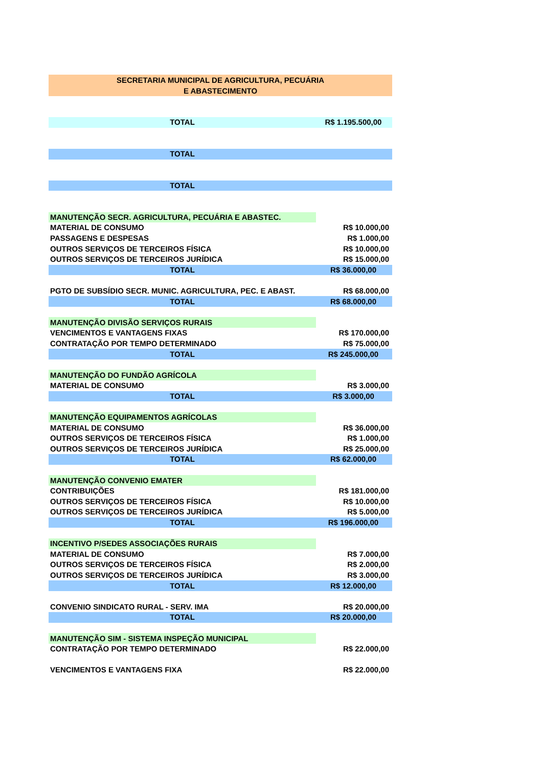| SECRETARIA MUNICIPAL DE AGRICULTURA, PECUÁRIA | |
| E ABASTECIMENTO | |
| TOTAL | R$ 1.195.500,00 |
| TOTAL | |
| TOTAL | |
| MANUTENÇÃO SECR. AGRICULTURA, PECUÁRIA E ABASTEC. | |
| MATERIAL DE CONSUMO | R$ 10.000,00 |
| PASSAGENS E DESPESAS | R$ 1.000,00 |
| OUTROS SERVIÇOS DE TERCEIROS FÍSICA | R$ 10.000,00 |
| OUTROS SERVIÇOS DE TERCEIROS JURÍDICA | R$ 15.000,00 |
| TOTAL | R$ 36.000,00 |
| PGTO DE SUBSÍDIO SECR. MUNIC. AGRICULTURA, PEC. E ABAST. | R$ 68.000,00 |
| TOTAL | R$ 68.000,00 |
| MANUTENÇÃO DIVISÃO SERVIÇOS RURAIS | |
| VENCIMENTOS E VANTAGENS FIXAS | R$ 170.000,00 |
| CONTRATAÇÃO POR TEMPO DETERMINADO | R$ 75.000,00 |
| TOTAL | R$ 245.000,00 |
| MANUTENÇÃO DO FUNDÃO AGRÍCOLA | |
| MATERIAL DE CONSUMO | R$ 3.000,00 |
| TOTAL | R$ 3.000,00 |
| MANUTENÇÃO EQUIPAMENTOS AGRÍCOLAS | |
| MATERIAL DE CONSUMO | R$ 36.000,00 |
| OUTROS SERVIÇOS DE TERCEIROS FÍSICA | R$ 1.000,00 |
| OUTROS SERVIÇOS DE TERCEIROS JURÍDICA | R$ 25.000,00 |
| TOTAL | R$ 62.000,00 |
| MANUTENÇÃO CONVENIO EMATER | |
| CONTRIBUIÇÕES | R$ 181.000,00 |
| OUTROS SERVIÇOS DE TERCEIROS FÍSICA | R$ 10.000,00 |
| OUTROS SERVIÇOS DE TERCEIROS JURÍDICA | R$ 5.000,00 |
| TOTAL | R$ 196.000,00 |
| INCENTIVO P/SEDES ASSOCIAÇÕES RURAIS | |
| MATERIAL DE CONSUMO | R$ 7.000,00 |
| OUTROS SERVIÇOS DE TERCEIROS FÍSICA | R$ 2.000,00 |
| OUTROS SERVIÇOS DE TERCEIROS JURÍDICA | R$ 3.000,00 |
| TOTAL | R$ 12.000,00 |
| CONVENIO SINDICATO RURAL - SERV. IMA | R$ 20.000,00 |
| TOTAL | R$ 20.000,00 |
| MANUTENÇÃO SIM - SISTEMA INSPEÇÃO MUNICIPAL | |
| CONTRATAÇÃO POR TEMPO DETERMINADO | R$ 22.000,00 |
| VENCIMENTOS E VANTAGENS FIXA | R$ 22.000,00 |